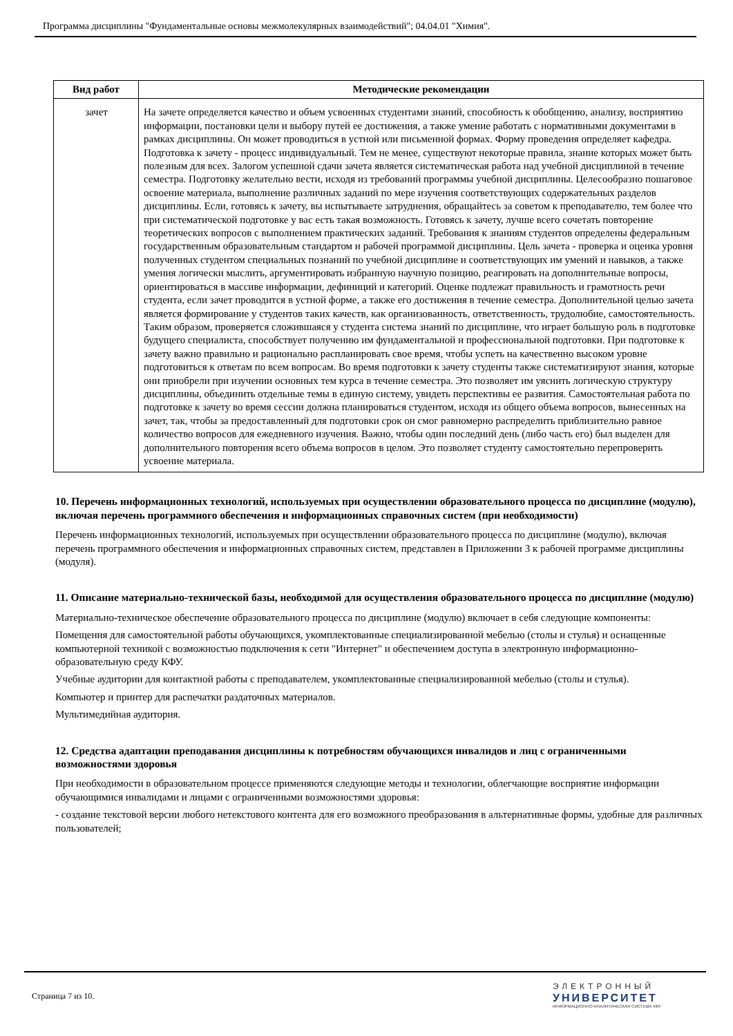Программа дисциплины "Фундаментальные основы межмолекулярных взаимодействий"; 04.04.01 "Химия".
| Вид работ | Методические рекомендации |
| --- | --- |
| зачет | На зачете определяется качество и объем усвоенных студентами знаний, способность к обобщению, анализу, восприятию информации, постановки цели и выбору путей ее достижения, а также умение работать с нормативными документами в рамках дисциплины. Он может проводиться в устной или письменной формах. Форму проведения определяет кафедра. Подготовка к зачету - процесс индивидуальный. Тем не менее, существуют некоторые правила, знание которых может быть полезным для всех. Залогом успешной сдачи зачета является систематическая работа над учебной дисциплиной в течение семестра. Подготовку желательно вести, исходя из требований программы учебной дисциплины. Целесообразно пошаговое освоение материала, выполнение различных заданий по мере изучения соответствующих содержательных разделов дисциплины. Если, готовясь к зачету, вы испытываете затруднения, обращайтесь за советом к преподавателю, тем более что при систематической подготовке у вас есть такая возможность. Готовясь к зачету, лучше всего сочетать повторение теоретических вопросов с выполнением практических заданий. Требования к знаниям студентов определены федеральным государственным образовательным стандартом и рабочей программой дисциплины. Цель зачета - проверка и оценка уровня полученных студентом специальных познаний по учебной дисциплине и соответствующих им умений и навыков, а также умения логически мыслить, аргументировать избранную научную позицию, реагировать на дополнительные вопросы, ориентироваться в массиве информации, дефиниций и категорий. Оценке подлежат правильность и грамотность речи студента, если зачет проводится в устной форме, а также его достижения в течение семестра. Дополнительной целью зачета является формирование у студентов таких качеств, как организованность, ответственность, трудолюбие, самостоятельность. Таким образом, проверяется сложившаяся у студента система знаний по дисциплине, что играет большую роль в подготовке будущего специалиста, способствует получению им фундаментальной и профессиональной подготовки. При подготовке к зачету важно правильно и рационально распланировать свое время, чтобы успеть на качественно высоком уровне подготовиться к ответам по всем вопросам. Во время подготовки к зачету студенты также систематизируют знания, которые они приобрели при изучении основных тем курса в течение семестра. Это позволяет им уяснить логическую структуру дисциплины, объединить отдельные темы в единую систему, увидеть перспективы ее развития. Самостоятельная работа по подготовке к зачету во время сессии должна планироваться студентом, исходя из общего объема вопросов, вынесенных на зачет, так, чтобы за предоставленный для подготовки срок он смог равномерно распределить приблизительно равное количество вопросов для ежедневного изучения. Важно, чтобы один последний день (либо часть его) был выделен для дополнительного повторения всего объема вопросов в целом. Это позволяет студенту самостоятельно перепроверить усвоение материала. |
10. Перечень информационных технологий, используемых при осуществлении образовательного процесса по дисциплине (модулю), включая перечень программного обеспечения и информационных справочных систем (при необходимости)
Перечень информационных технологий, используемых при осуществлении образовательного процесса по дисциплине (модулю), включая перечень программного обеспечения и информационных справочных систем, представлен в Приложении 3 к рабочей программе дисциплины (модуля).
11. Описание материально-технической базы, необходимой для осуществления образовательного процесса по дисциплине (модулю)
Материально-техническое обеспечение образовательного процесса по дисциплине (модулю) включает в себя следующие компоненты:
Помещения для самостоятельной работы обучающихся, укомплектованные специализированной мебелью (столы и стулья) и оснащенные компьютерной техникой с возможностью подключения к сети "Интернет" и обеспечением доступа в электронную информационно-образовательную среду КФУ.
Учебные аудитории для контактной работы с преподавателем, укомплектованные специализированной мебелью (столы и стулья).
Компьютер и принтер для распечатки раздаточных материалов.
Мультимедийная аудитория.
12. Средства адаптации преподавания дисциплины к потребностям обучающихся инвалидов и лиц с ограниченными возможностями здоровья
При необходимости в образовательном процессе применяются следующие методы и технологии, облегчающие восприятие информации обучающимися инвалидами и лицами с ограниченными возможностями здоровья:
- создание текстовой версии любого нетекстового контента для его возможного преобразования в альтернативные формы, удобные для различных пользователей;
Страница 7 из 10.
ЭЛЕКТРОННЫЙ
УНИВЕРСИТЕТ
ИНФОРМАЦИОННО-АНАЛИТИЧЕСКАЯ СИСТЕМА КФУ